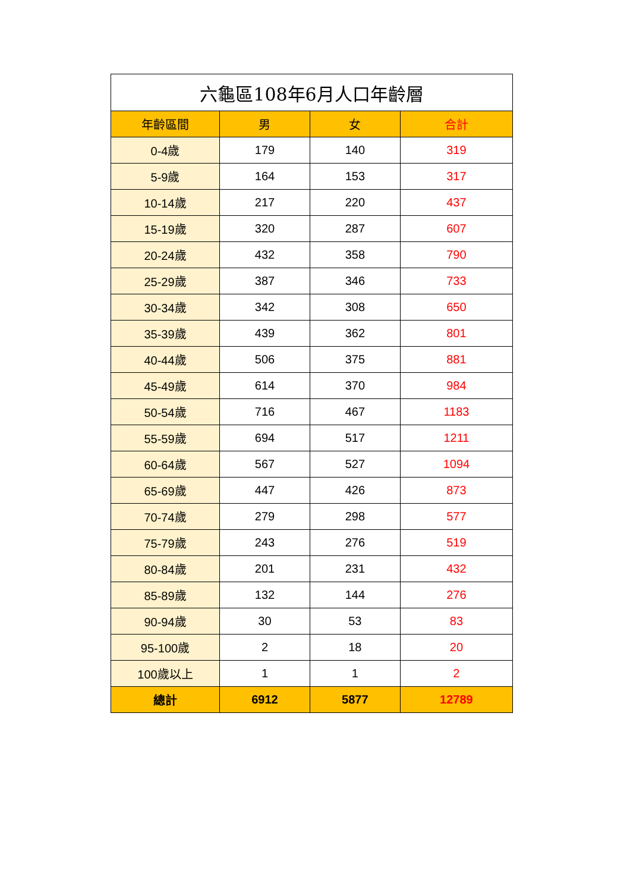| 六龜區108年6月人口年齡層 | | | |
| --- | --- | --- | --- |
| 年齡區間 | 男 | 女 | 合計 |
| 0-4歲 | 179 | 140 | 319 |
| 5-9歲 | 164 | 153 | 317 |
| 10-14歲 | 217 | 220 | 437 |
| 15-19歲 | 320 | 287 | 607 |
| 20-24歲 | 432 | 358 | 790 |
| 25-29歲 | 387 | 346 | 733 |
| 30-34歲 | 342 | 308 | 650 |
| 35-39歲 | 439 | 362 | 801 |
| 40-44歲 | 506 | 375 | 881 |
| 45-49歲 | 614 | 370 | 984 |
| 50-54歲 | 716 | 467 | 1183 |
| 55-59歲 | 694 | 517 | 1211 |
| 60-64歲 | 567 | 527 | 1094 |
| 65-69歲 | 447 | 426 | 873 |
| 70-74歲 | 279 | 298 | 577 |
| 75-79歲 | 243 | 276 | 519 |
| 80-84歲 | 201 | 231 | 432 |
| 85-89歲 | 132 | 144 | 276 |
| 90-94歲 | 30 | 53 | 83 |
| 95-100歲 | 2 | 18 | 20 |
| 100歲以上 | 1 | 1 | 2 |
| 總計 | 6912 | 5877 | 12789 |